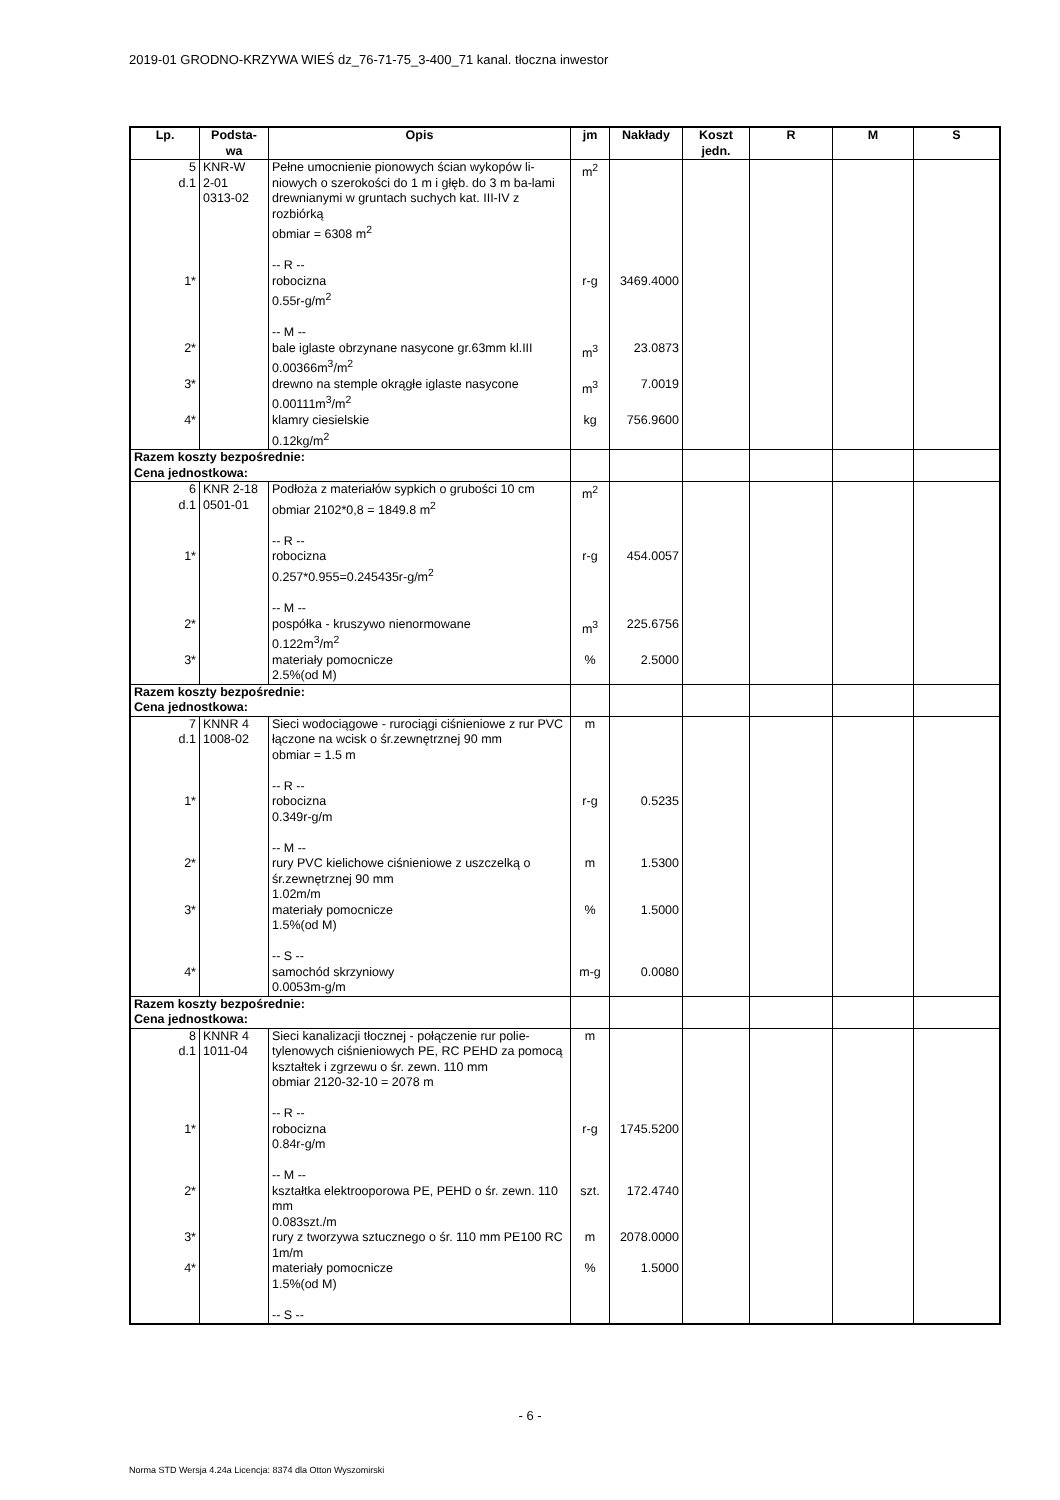2019-01 GRODNO-KRZYWA WIEŚ dz_76-71-75_3-400_71 kanal. tłoczna inwestor
| Lp. | Podsta- wa | Opis | jm | Nakłady | Koszt jedn. | R | M | S |
| --- | --- | --- | --- | --- | --- | --- | --- | --- |
| 5 d.1 | KNR-W 2-01 0313-02 | Pełne umocnienie pionowych ścian wykopów li-niowych o szerokości do 1 m i głęb. do 3 m ba-lami drewnianymi w gruntach suchych kat. III-IV z rozbiórką obmiar = 6308 m<sup>2</sup> -- R -- | m<sup>2</sup> | | | | | |
| 1* | | robocizna 0.55r-g/m<sup>2</sup> -- M -- | r-g | 3469.4000 | | | | |
| 2* | | bale iglaste obrzynane nasycone gr.63mm kl.III 0.00366m<sup>3</sup>/m<sup>2</sup> | m<sup>3</sup> | 23.0873 | | | | |
| 3* | | drewno na stemple okrągłe iglaste nasycone 0.00111m<sup>3</sup>/m<sup>2</sup> | m<sup>3</sup> | 7.0019 | | | | |
| 4* | | klamry ciesielskie 0.12kg/m<sup>2</sup> | kg | 756.9600 | | | | |
| Razem koszty bezpośrednie: Cena jednostkowa: | | | | | | | | |
| 6 d.1 | KNR 2-18 0501-01 | Podłoża z materiałów sypkich o grubości 10 cm obmiar 2102*0,8 = 1849.8 m<sup>2</sup> -- R -- | m<sup>2</sup> | | | | | |
| 1* | | robocizna 0.257*0.955=0.245435r-g/m<sup>2</sup> -- M -- | r-g | 454.0057 | | | | |
| 2* | | pospółka - kruszywo nienormowane 0.122m<sup>3</sup>/m<sup>2</sup> | m<sup>3</sup> | 225.6756 | | | | |
| 3* | | materiały pomocnicze 2.5%(od M) | % | 2.5000 | | | | |
| Razem koszty bezpośrednie: Cena jednostkowa: | | | | | | | | |
| 7 d.1 | KNNR 4 1008-02 | Sieci wodociągowe - rurociągi ciśnieniowe z rur PVC łączone na wcisk o śr.zewnętrznej 90 mm obmiar = 1.5 m -- R -- | m | | | | | |
| 1* | | robocizna 0.349r-g/m -- M -- | r-g | 0.5235 | | | | |
| 2* | | rury PVC kielichowe ciśnieniowe z uszczelką o śr.zewnętrznej 90 mm 1.02m/m | m | 1.5300 | | | | |
| 3* | | materiały pomocnicze 1.5%(od M) -- S -- | % | 1.5000 | | | | |
| 4* | | samochód skrzyniowy 0.0053m-g/m | m-g | 0.0080 | | | | |
| Razem koszty bezpośrednie: Cena jednostkowa: | | | | | | | | |
| 8 d.1 | KNNR 4 1011-04 | Sieci kanalizacji tłocznej - połączenie rur polie-tylenowych ciśnieniowych PE, RC PEHD za pomocą kształtek i zgrzewu o śr. zewn. 110 mm obmiar 2120-32-10 = 2078 m -- R -- | m | | | | | |
| 1* | | robocizna 0.84r-g/m -- M -- | r-g | 1745.5200 | | | | |
| 2* | | kształtka elektrooporowa PE, PEHD o śr. zewn. 110 mm 0.083szt./m | szt. | 172.4740 | | | | |
| 3* | | rury z tworzywa sztucznego o śr. 110 mm PE100 RC 1m/m | m | 2078.0000 | | | | |
| 4* | | materiały pomocnicze 1.5%(od M) -- S -- | % | 1.5000 | | | | |
- 6 -
Norma STD Wersja 4.24a Licencja: 8374 dla Otton Wyszomirski